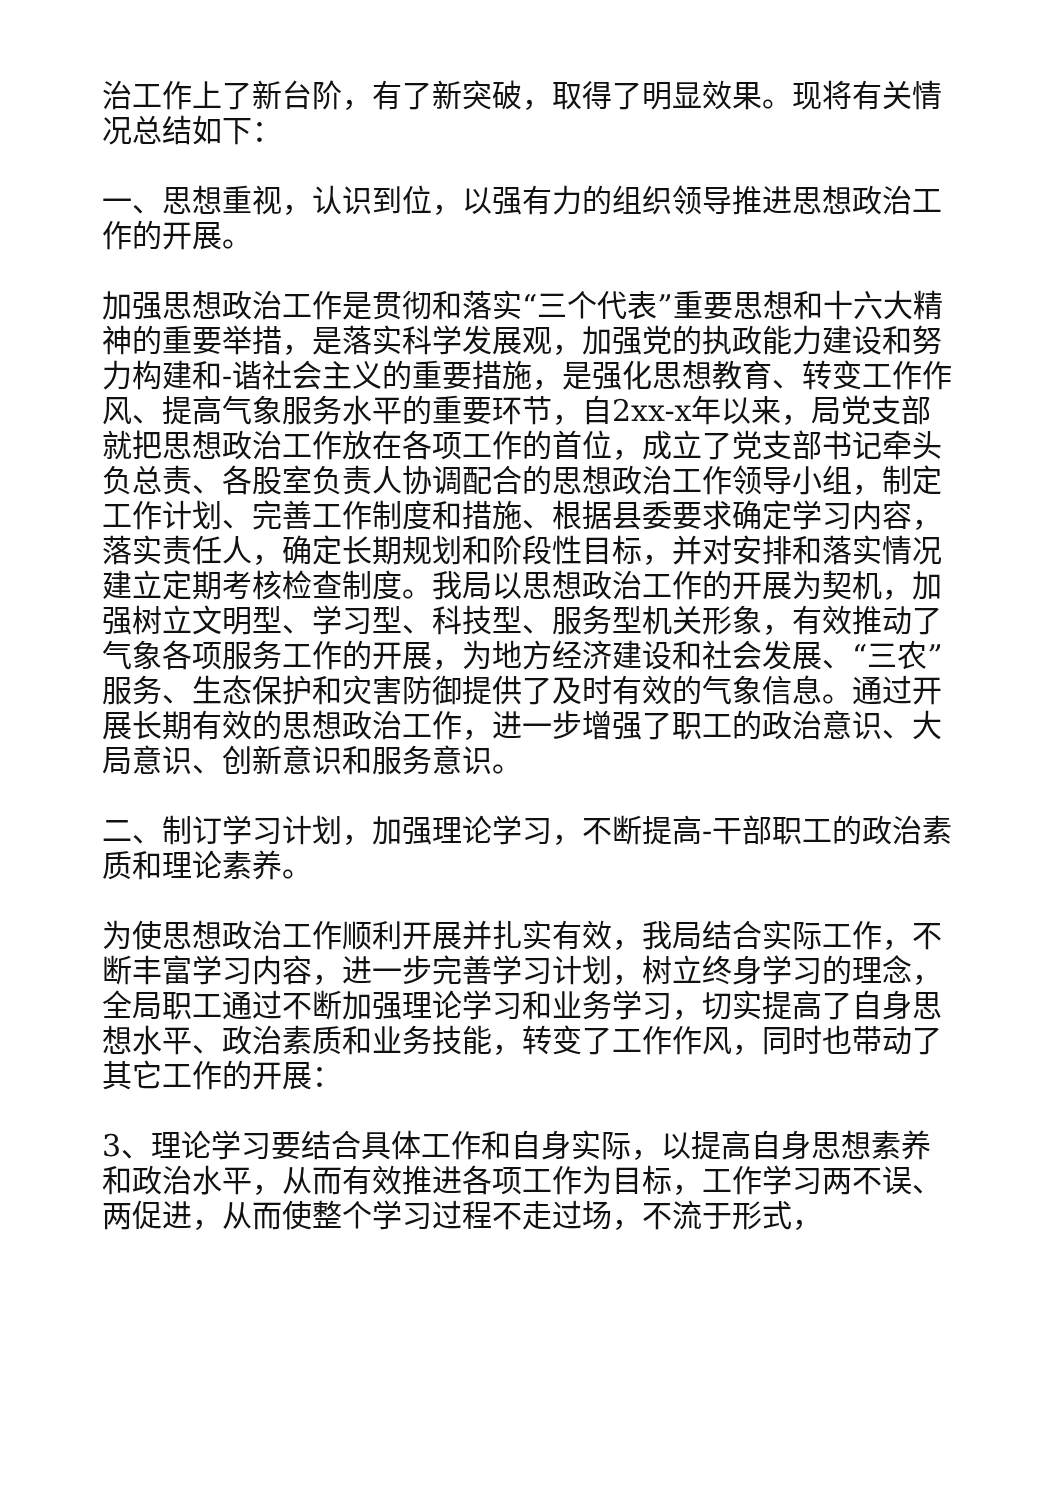治工作上了新台阶，有了新突破，取得了明显效果。现将有关情况总结如下：
一、思想重视，认识到位，以强有力的组织领导推进思想政治工作的开展。
加强思想政治工作是贯彻和落实“三个代表”重要思想和十六大精神的重要举措，是落实科学发展观，加强党的执政能力建设和努力构建和-谐社会主义的重要措施，是强化思想教育、转变工作作风、提高气象服务水平的重要环节，自2xx-x年以来，局党支部就把思想政治工作放在各项工作的首位，成立了党支部书记牵头负总责、各股室负责人协调配合的思想政治工作领导小组，制定工作计划、完善工作制度和措施、根据县委要求确定学习内容，落实责任人，确定长期规划和阶段性目标，并对安排和落实情况建立定期考核检查制度。我局以思想政治工作的开展为契机，加强树立文明型、学习型、科技型、服务型机关形象，有效推动了气象各项服务工作的开展，为地方经济建设和社会发展、“三农”服务、生态保护和灾害防御提供了及时有效的气象信息。通过开展长期有效的思想政治工作，进一步增强了职工的政治意识、大局意识、创新意识和服务意识。
二、制订学习计划，加强理论学习，不断提高-干部职工的政治素质和理论素养。
为使思想政治工作顺利开展并扎实有效，我局结合实际工作，不断丰富学习内容，进一步完善学习计划，树立终身学习的理念，全局职工通过不断加强理论学习和业务学习，切实提高了自身思想水平、政治素质和业务技能，转变了工作作风，同时也带动了其它工作的开展：
3、理论学习要结合具体工作和自身实际，以提高自身思想素养和政治水平，从而有效推进各项工作为目标，工作学习两不误、两促进，从而使整个学习过程不走过场，不流于形式，